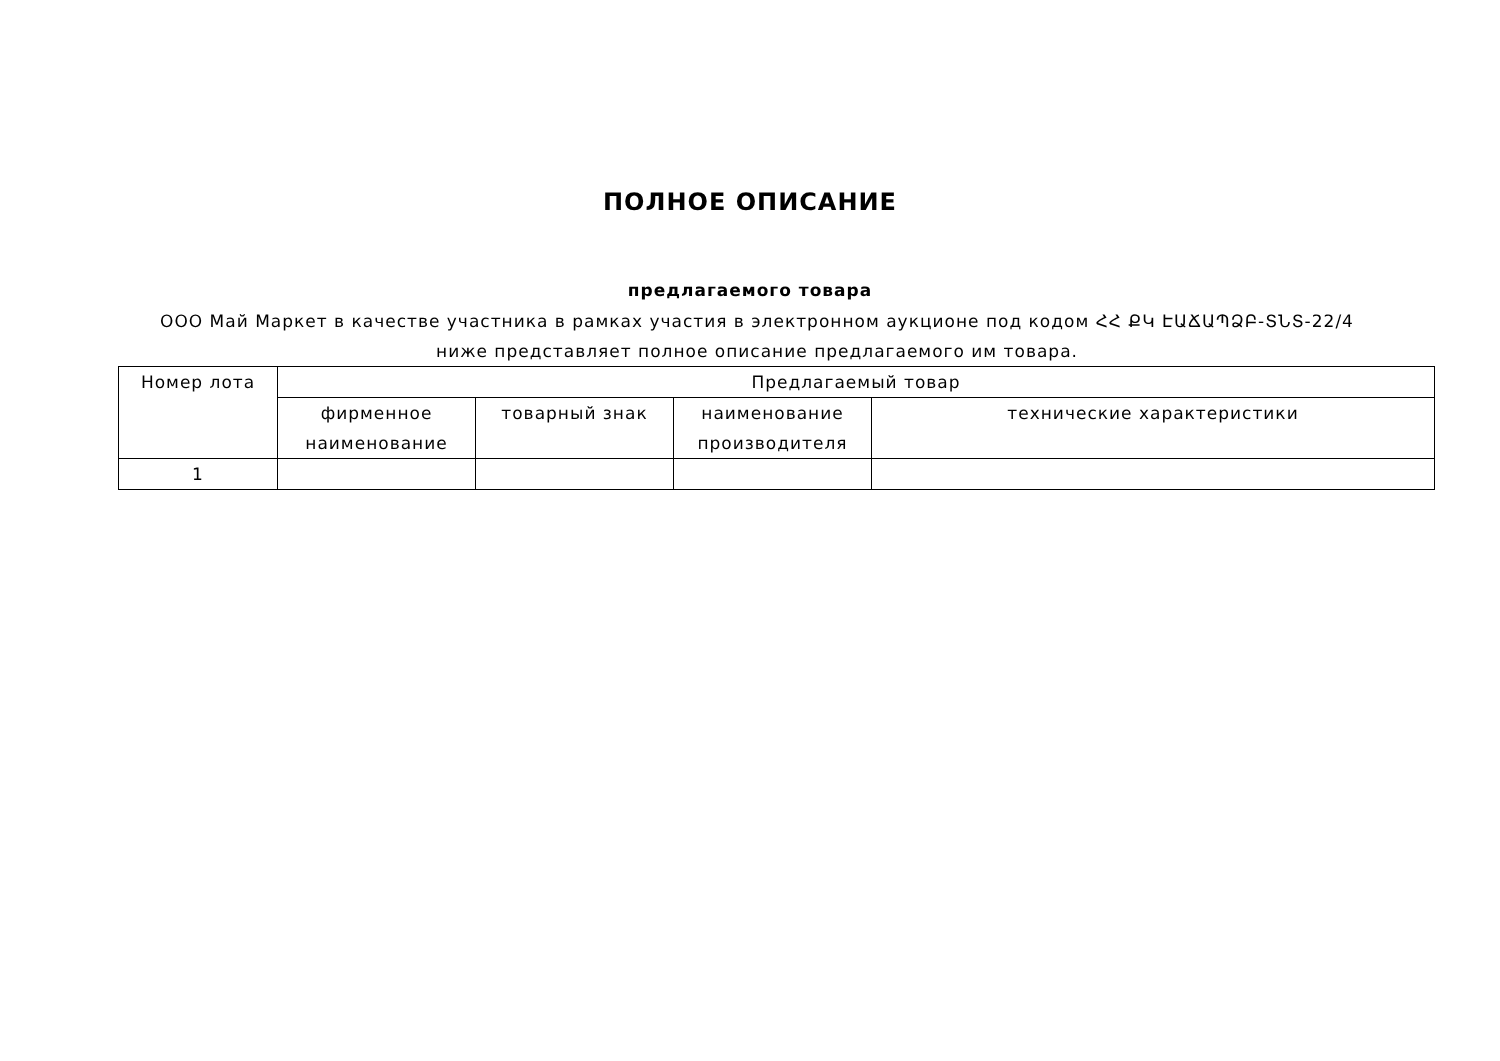ПОЛНОЕ ОПИСАНИЕ
предлагаемого товара
ООО Май Маркет в качестве участника в рамках участия в электронном аукционе под кодом ՀՀ ՔԿ ԷԱՃԱՊՁԲ-ՏՆՏ-22/4 ниже представляет полное описание предлагаемого им товара.
| Номер лота | Предлагаемый товар | | | |
| --- | --- | --- | --- | --- |
| | фирменное наименование | товарный знак | наименование производителя | технические характеристики |
| 1 | | | | |